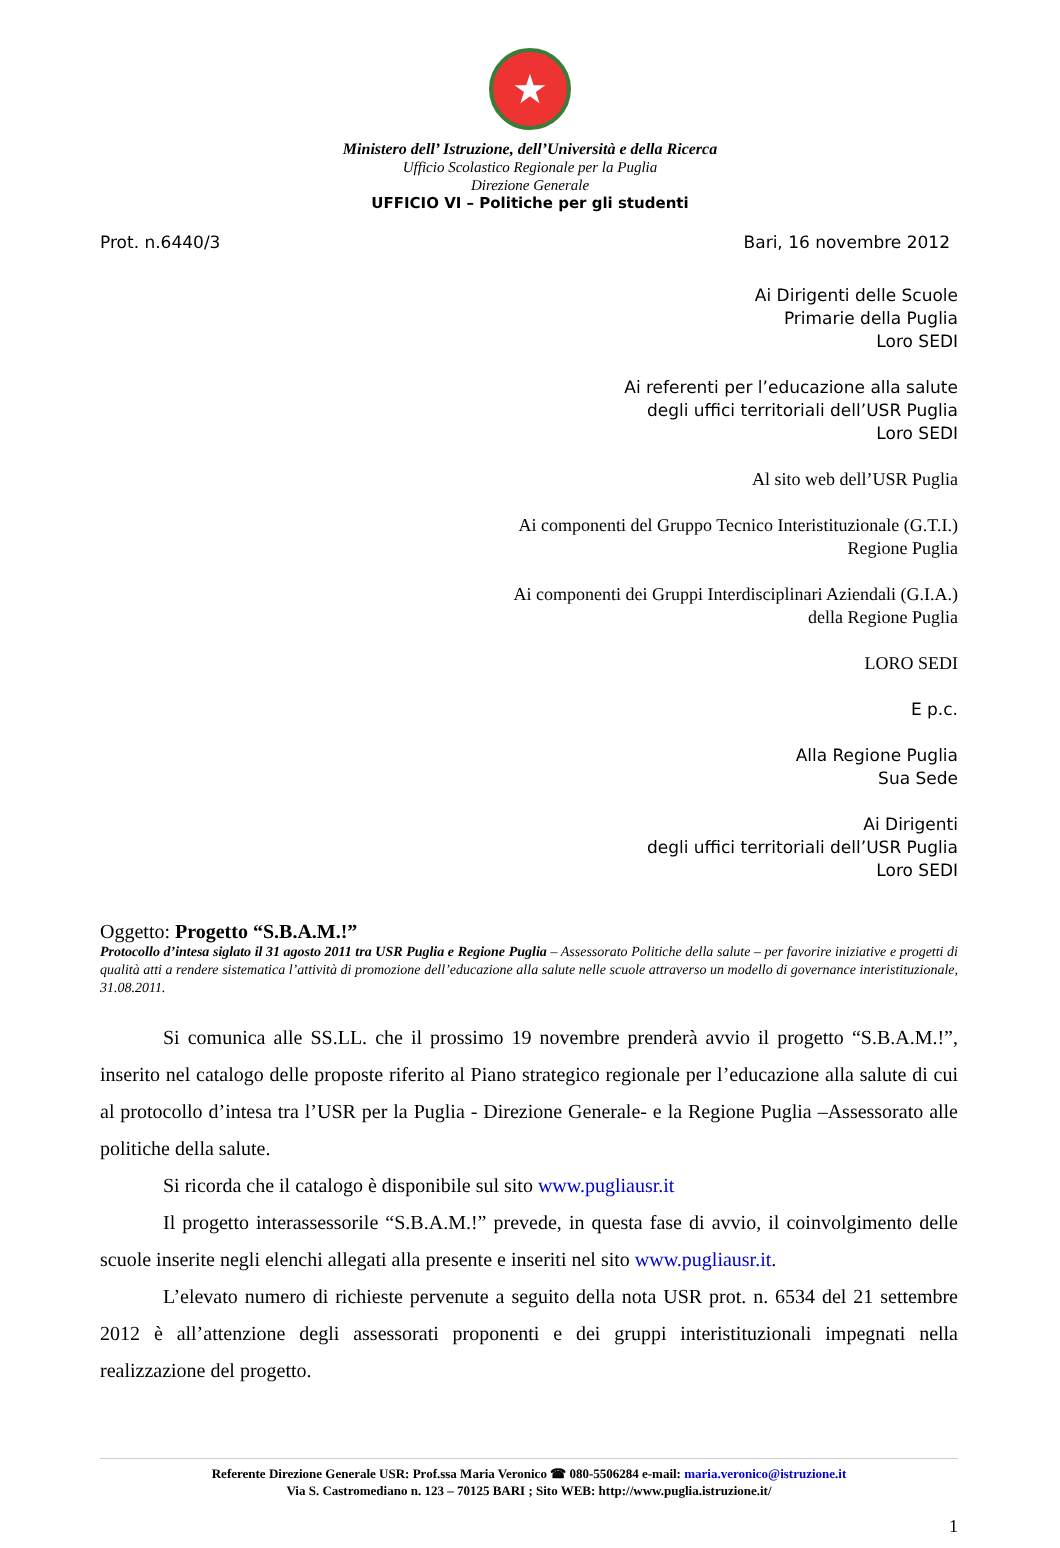★
Ministero dell’ Istruzione, dell’Università e della Ricerca
Ufficio Scolastico Regionale per la Puglia
Direzione Generale
UFFICIO VI – Politiche per gli studenti
Prot. n.6440/3 Bari, 16 novembre 2012
Ai Dirigenti delle Scuole
Primarie della Puglia
Loro SEDI
Ai referenti per l’educazione alla salute
degli uffici territoriali dell’USR Puglia
Loro SEDI
Al sito web dell’USR Puglia
Ai componenti del Gruppo Tecnico Interistituzionale (G.T.I.)
Regione Puglia
Ai componenti dei Gruppi Interdisciplinari Aziendali (G.I.A.)
della Regione Puglia
LORO SEDI
E p.c.
Alla Regione Puglia
Sua Sede
Ai Dirigenti
degli uffici territoriali dell’USR Puglia
Loro SEDI
Oggetto: Progetto “S.B.A.M.!”
Protocollo d’intesa siglato il 31 agosto 2011 tra USR Puglia e Regione Puglia – Assessorato Politiche della salute – per favorire iniziative e progetti di qualità atti a rendere sistematica l’attività di promozione dell’educazione alla salute nelle scuole attraverso un modello di governance interistituzionale, 31.08.2011.
Si comunica alle SS.LL. che il prossimo 19 novembre prenderà avvio il progetto “S.B.A.M.!”, inserito nel catalogo delle proposte riferito al Piano strategico regionale per l’educazione alla salute di cui al protocollo d’intesa tra l’USR per la Puglia - Direzione Generale- e la Regione Puglia –Assessorato alle politiche della salute.
Si ricorda che il catalogo è disponibile sul sito www.pugliausr.it
Il progetto interassessorile “S.B.A.M.!” prevede, in questa fase di avvio, il coinvolgimento delle scuole inserite negli elenchi allegati alla presente e inseriti nel sito www.pugliausr.it.
L’elevato numero di richieste pervenute a seguito della nota USR prot. n. 6534 del 21 settembre 2012 è all’attenzione degli assessorati proponenti e dei gruppi interistituzionali impegnati nella realizzazione del progetto.
Referente Direzione Generale USR: Prof.ssa Maria Veronico ☎ 080-5506284 e-mail: maria.veronico@istruzione.it
Via S. Castromediano n. 123 – 70125 BARI ; Sito WEB: http://www.puglia.istruzione.it/
1